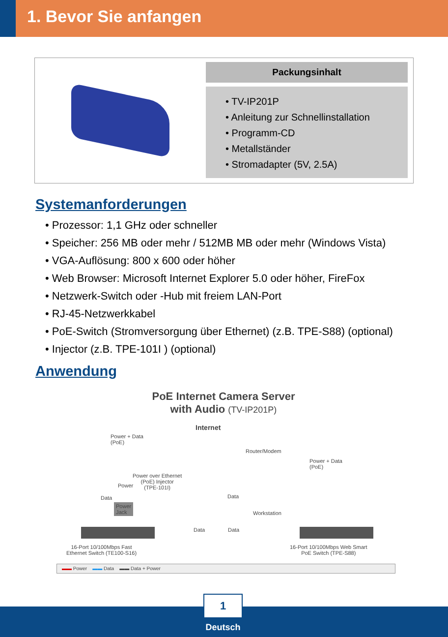1. Bevor Sie anfangen
Packungsinhalt
• TV-IP201P
• Anleitung zur Schnellinstallation
• Programm-CD
• Metallständer
• Stromadapter (5V, 2.5A)
Systemanforderungen
• Prozessor: 1,1 GHz oder schneller
• Speicher: 256 MB oder mehr / 512MB MB oder mehr (Windows Vista)
• VGA-Auflösung: 800 x 600 oder höher
• Web Browser: Microsoft Internet Explorer 5.0 oder höher, FireFox
• Netzwerk-Switch oder -Hub mit freiem LAN-Port
• RJ-45-Netzwerkkabel
• PoE-Switch (Stromversorgung über Ethernet) (z.B. TPE-S88) (optional)
• Injector (z.B. TPE-101I ) (optional)
Anwendung
PoE Internet Camera Server
with Audio (TV-IP201P)
Power + Data
(PoE)
Internet
Router/Modem
Power + Data
(PoE)
Power over Ethernet
(PoE) Injector
(TPE-101I)
Data
Power
Data
Power
Jack
Workstation
Data Data
16-Port 10/100Mbps Fast
Ethernet Switch (TE100-S16)
16-Port 10/100Mbps Web Smart
PoE Switch (TPE-S88)
▬▬ Power ▬▬ Data ▬▬ Data + Power
1
Deutsch